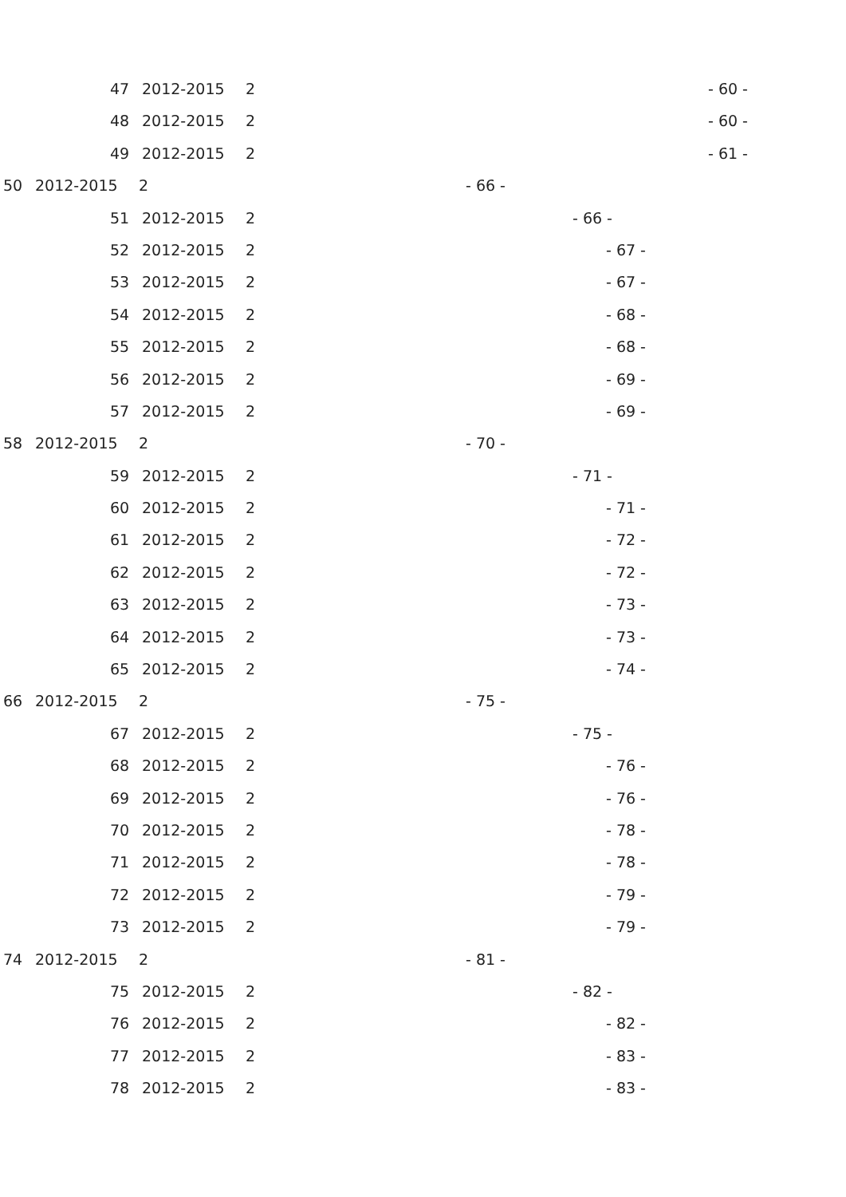47 2012-2015 2 - 60 -
48 2012-2015 2 - 60 -
49 2012-2015 2 - 61 -
50 2012-2015 2 - 66 -
51 2012-2015 2 - 66 -
52 2012-2015 2 - 67 -
53 2012-2015 2 - 67 -
54 2012-2015 2 - 68 -
55 2012-2015 2 - 68 -
56 2012-2015 2 - 69 -
57 2012-2015 2 - 69 -
58 2012-2015 2 - 70 -
59 2012-2015 2 - 71 -
60 2012-2015 2 - 71 -
61 2012-2015 2 - 72 -
62 2012-2015 2 - 72 -
63 2012-2015 2 - 73 -
64 2012-2015 2 - 73 -
65 2012-2015 2 - 74 -
66 2012-2015 2 - 75 -
67 2012-2015 2 - 75 -
68 2012-2015 2 - 76 -
69 2012-2015 2 - 76 -
70 2012-2015 2 - 78 -
71 2012-2015 2 - 78 -
72 2012-2015 2 - 79 -
73 2012-2015 2 - 79 -
74 2012-2015 2 - 81 -
75 2012-2015 2 - 82 -
76 2012-2015 2 - 82 -
77 2012-2015 2 - 83 -
78 2012-2015 2 - 83 -